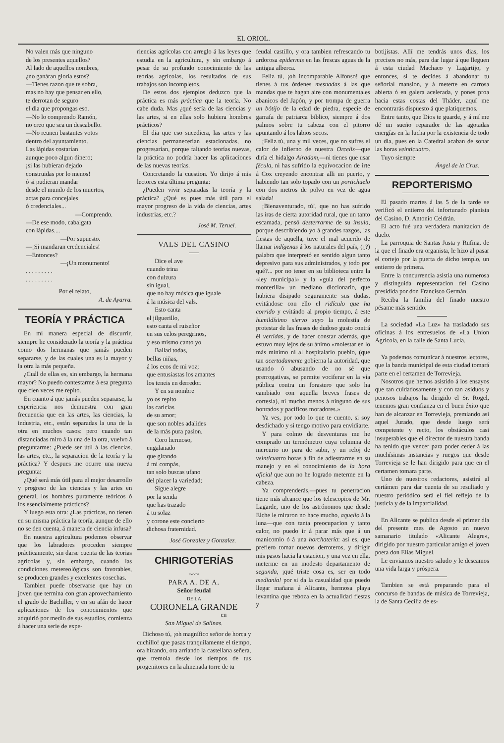EL ORIOL.
No valen más que ninguno
de los presentes aquellos?
Al lado de aquellos nombres,
¿no ganáran gloria estos?
—Tienes razon que te sobra,
mas no hay que pensar en ello,
te derrotan de seguro
el dia que propongas eso.
—No lo comprendo Ramón,
no creo que sea un descabello.
—No reunen bastantes votos
dentro del ayuntamiento.
Las lápidas costarían
aunque poco algun dinero;
¡si las hubieran dejado
construidas por lo menos!
ó si pudieran mandar
desde el mundo de los muertos,
actas para concejales
ó credenciales...
—Comprendo.
—De ese modo, cabalgata
con lápidas....
—Por supuesto.
—¡Si mandaran credenciales!
—Entonces?
—¡Un monumento!
. . . . . . . . .
. . . . . . . . .
Por el relato,
A. de Ayarra.
TEORÍA Y PRÁCTICA
En mi manera especial de discurrir, siempre he considerado la teoría y la práctica como dos hermanas que jamás pueden separarse, y de las cuales una es la mayor y la otra la más pequeña.
¿Cuál de ellas es, sin embargo, la hermana mayor? No puedo contestarme á esa pregunta que cien veces me repito.
En cuanto á que jamás pueden separarse, la experiencia nos demuestra con gran frecuencia que en las artes, las ciencias, la industria, etc., están separadas la una de la otra en muchos casos: pero cuando tan distanciadas miro á la una de la otra, vuelvo á preguntarme: ¿Puede ser útil á las ciencias, las artes, etc., la separacion de la teoría y la práctica? Y despues me ocurre una nueva pregunta:
¿Qué será más útil para el mejor desarrollo y progreso de las ciencias y las artes en general, los hombres puramente teóricos ó los esencialmente prácticos?
Y luego esta otra: ¿Las prácticas, no tienen en su misma práctica la teoría, aunque de ello no se den cuenta, á manera de ciencia infusa?
En nuestra agricultura podemos observar que los labradores proceden siempre prácticamente, sin darse cuenta de las teorias agrícolas y, sin embargo, cuando las condiciones metereológicas son favorables, se producen grandes y excelentes cosechas.
Tambien puede observarse que hay un joven que termina con gran aprovechamiento el grado de Bachiller, y en su afán de hacer aplicaciones de los conocimientos que adquirió por medio de sus estudios, comienza á hacer una serie de expe-
riencias agrícolas con arreglo á las leyes que estudia en la agricultura, y sin embargo á pesar de su profundo conocimiento de las teorías agrícolas, los resultados de sus trabajos son incompletos.
De estos dos ejemplos deduzco que la práctica es más práctica que la teoría. No cabe duda. Mas ¿qué sería de las ciencias y las artes, si en ellas solo hubiera hombres prácticos?
El dia que eso sucediera, las artes y las ciencias permanecerian estacionadas, no progresarían, porque faltando teorías nuevas, la práctica no podría hacer las aplicaciones de las nuevas teorías.
Concretando la cuestion. Yo dirijo á mis lectores esta última pregunta:
¿Pueden vivir separadas la teoría y la práctica? ¿Qué es pues más útil para el mayor progreso de la vida de ciencias, artes industrias, etc.?
José M. Teruel.
VALS DEL CASINO
Dice el ave
cuando trina
con dulzura
sin igual,
que no hay música que iguale
á la música del vals.
Esto canta
el jilguerillo,
esto canta el ruiseñor
en sus celos peregrinos,
y eso mismo canto yo.
Bailad todas,
bellas niñas,
á los ecos de mi voz;
que entusiastas los amantes
los teneis en derredor.
Y en su nombre
yo os repito
las caricias
de su amor;
que son nobles adalides
de la más pura pasion.
Coro hermoso,
engalanado
que girando
á mi compás,
tan solo buscas ufano
del placer la variedad;
Sigue alegre
por la senda
que has trazado
á tu solaz
y corone este concierto
dichosa fraternidad.
José Gonzalez y Gonzalez.
CHIRIGOTERÍAS
~~~
PARA A. DE A.
Señor feudal
DE LA
CORONELA GRANDE
en
San Miguel de Salinas.
Dichoso tú, ¡oh magnífico señor de horca y cuchillo! que pasas tranquilamente el tiempo, ora hizando, ora arriando la castellana señera, que tremola desde los tiempos de tus progenitores en la almenada torre de tu
feudal castillo, y ora tambien refrescando tu ardorosa epidermis en las frescas aguas de la antigua alberca.
Feliz tú, ¡oh incomparable Alfonso! que tienes á tus órdenes mesnadas á las que mandas que te hagan aire con monumentales abanicos del Japón, y por trompa de guerra un bótijo de la edad de piedra, especie de garrafa de patriarca bíblico, siempre á dos palmos sobre tu cabeza con el pitorro apuntando á los labios secos.
¡Feliz tú, una y mil veces, que no sufres el calor de infierno de nuestra Orcelis—que diría el hidalgo Airadam,—ni tienes que usar fécula, ni has sufrido la equivocacion de irte á Cox creyendo encontrar alli un puerto, y habiendo tan solo topado con un portichuelo con dos metros de polvo en vez de agua salada!
¡Bienaventurado, tú!, que no has sufrido las iras de cierta autoridad rural, que un tanto escamada, pensó desterrarme de su ínsula, porque describiendo yo á grandes razgos, las fiestas de aquella, tuve el mal acuerdo de llamar indígenas á los naturales del país, (¿?) palabra que interpretó en sentido algun tanto depresivo para sus administrados, y todo por qué?... por no tener en su biblioteca entre la «ley municipal» y la «guia del perfecto monterilla» un mediano diccionario, que hubiera disipado seguramente sus dudas, evitándose con ello el ridículo que ha corrido y evitándo al propio tiempo, á este humildísimo siervo suyo la molestia de protestar de las frases de dudoso gusto contrá él vertidas, y de hacer constar además, que estuvo muy lejos de su ánimo «molestar en lo más mínimo ni al hospitalario pueblo, (que tan acertadamente gobierna la autoridad, que usando ó abusando de no sé que prerrogativas, se permite vociferar en la vía pública contra un forastero que solo ha cambiado con aquella breves frases de cortesía), ni mucho menos á ninguno de sus honrados y pacíficos moradores.»
Ya ves, por todo lo que te cuento, si soy desdichado y si tengo motivo para envidiarte.
Y para colmo de desventuras me he comprado un termómetro cuya columna de mercurio no para de subir, y un reloj de veinticuatro horas á fin de adiestrarme en su manejo y en el conocimiento de la hora oficial que aun no he logrado meterme en la cabeza.
Ya comprenderás,—pues tu penetracion tiene más alcance que los telescopios de Mr. Lagarde, uno de los astrónomos que desde Elche le miraron no hace mucho, aquello á la luna—que con tanta preocupacion y tanto calor, no puedo ir á parar más que á un manicomio ó á una horchatería: así es, que prefiero tomar nuevos derroteros, y dirigir mis pasos hacia la estacion, y una vez en ella, meterme en un modesto departamento de segunda, ¡qué triste cosa es, ser en todo medianía! por si da la casualidad que puedo llegar mañana á Alicante, hermosa playa levantina que reboza en la actualidad fiestas y
botijistas. Allí me tendrás unos dias, los precisos no más, para dar lugar á que lleguen á esta ciudad Machaco y Lagartijo, y entonces, si te decides á abandonar tu señorial mansion, y á meterte en carrosa abierta ó en galera acelerada, y pones proa hacia estas costas del Tháder, aquí me encontrarás dispuesto á que platiquemos.
Entre tanto, que Dios te guarde, y á mí me dé un sueño reparador de las agotadas energías en la lucha por la existencia de todo un dia, pues en la Catedral acaban de sonar las horas veinticuatro.
Tuyo siempre
Ángel de la Cruz.
REPORTERISMO
El pasado martes á las 5 de la tarde se verificó el entierro del infortunado pianista del Casino, D. Antonio Celdrán.
El acto fué una verdadera manitacion de duelo.
La parroquia de Santas Justa y Rufina, de la que el finado era organista, le hizo al pasar el cortejo por la puerta de dicho templo, un entierro de primera.
Entre la concurrencia asistia una numerosa y distinguida representacion del Casino presidida por don Francisco Germán.
Reciba la familia del finado nuestro pésame más sentido.
La sociedad «La Luz» ha trasladado sus oficinas á los entresuelos de «La Union Agrícola, en la calle de Santa Lucia.
Ya podemos comunicar á nuestros lectores, que la banda municipal de esta ciudad tomará parte en el certamen de Torrevieja.
Nosotros que hemos asistido á los ensayos que tan cuidadosamente y con tan asíduos y penosos trabajos ha dirigido el Sr. Rogel, tenemos gran confianza en el buen éxito que han de alcanzar en Torrevieja, premiando asi aquel Jurado, que desde luego será competente y recto, los obstáculos casi insuperables que el director de nuestra banda ha tenido que vencer para poder ceder á las muchísimas instancias y ruegos que desde Torrevieja se le han dirigido para que en el certamen tomara parte.
Uno de nuestros redactores, asistirá al certámen para dar cuenta de su resultado y nuestro periódico será el fiel reflejo de la justicia y de la imparcialidad.
En Alicante se publica desde el primer dia del presente mes de Agosto un nuevo samanario titulado «Alicante Alegre», dirigido por nuestro particular amigo el joven poeta don Elias Miguel.
Le enviamos nuestro saludo y le deseamos una vida larga y próspera.
Tambien se está preparando para el concurso de bandas de música de Torrevieja, la de Santa Cecilia de es-